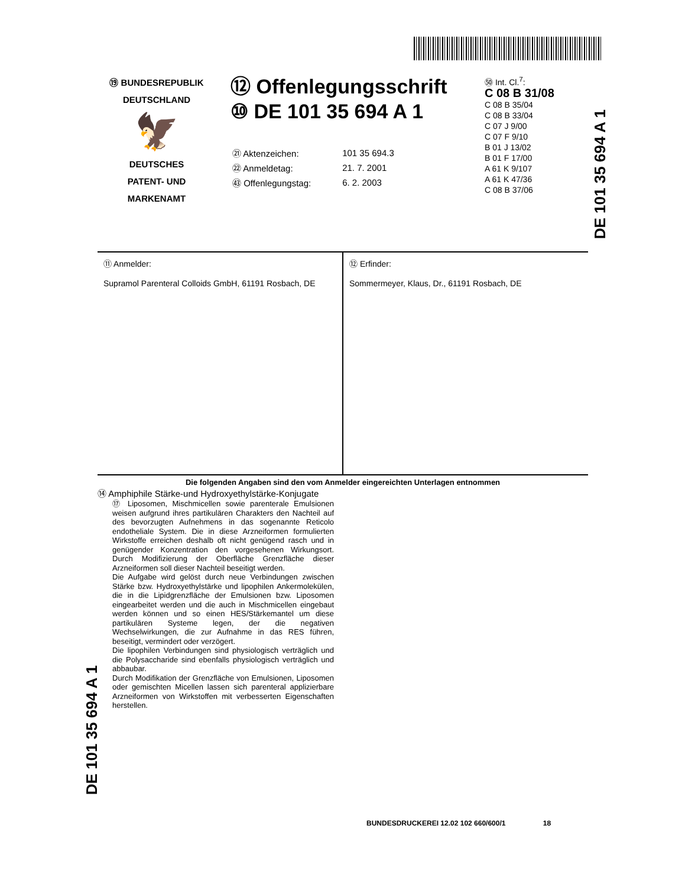⑲ BUNDESREPUBLIK
DEUTSCHLAND
🦅
DEUTSCHES
PATENT- UND
MARKENAMT
⑫ Offenlegungsschrift
⑩ DE 101 35 694 A 1
| ㉑ Aktenzeichen: | 101 35 694.3 |
| ㉒ Anmeldetag: | 21. 7. 2001 |
| ㊸ Offenlegungstag: | 6. 2. 2003 |
㊿ Int. Cl.<sup>7</sup>:
C 08 B 31/08
C 08 B 35/04
C 08 B 33/04
C 07 J 9/00
C 07 F 9/10
B 01 J 13/02
B 01 F 17/00
A 61 K 9/107
A 61 K 47/36
C 08 B 37/06
DE 101 35 694 A 1
⑪ Anmelder:
Supramol Parenteral Colloids GmbH, 61191 Rosbach, DE
⑫ Erfinder:
Sommermeyer, Klaus, Dr., 61191 Rosbach, DE
Die folgenden Angaben sind den vom Anmelder eingereichten Unterlagen entnommen
⑭ Amphiphile Stärke-und Hydroxyethylstärke-Konjugate
⑰ Liposomen, Mischmicellen sowie parenterale Emulsionen weisen aufgrund ihres partikulären Charakters den Nachteil auf des bevorzugten Aufnehmens in das sogenannte Reticolo endotheliale System. Die in diese Arzneiformen formulierten Wirkstoffe erreichen deshalb oft nicht genügend rasch und in genügender Konzentration den vorgesehenen Wirkungsort. Durch Modifizierung der Oberfläche Grenzfläche dieser Arzneiformen soll dieser Nachteil beseitigt werden.
Die Aufgabe wird gelöst durch neue Verbindungen zwischen Stärke bzw. Hydroxyethylstärke und lipophilen Ankermolekülen, die in die Lipidgrenzfläche der Emulsionen bzw. Liposomen eingearbeitet werden und die auch in Mischmicellen eingebaut werden können und so einen HES/Stärkemantel um diese partikulären Systeme legen, der die negativen Wechselwirkungen, die zur Aufnahme in das RES führen, beseitigt, vermindert oder verzögert.
Die lipophilen Verbindungen sind physiologisch verträglich und die Polysaccharide sind ebenfalls physiologisch verträglich und abbaubar.
Durch Modifikation der Grenzfläche von Emulsionen, Liposomen oder gemischten Micellen lassen sich parenteral applizierbare Arzneiformen von Wirkstoffen mit verbesserten Eigenschaften herstellen.
DE 101 35 694 A 1
BUNDESDRUCKEREI 12.02 102 660/600/1 18